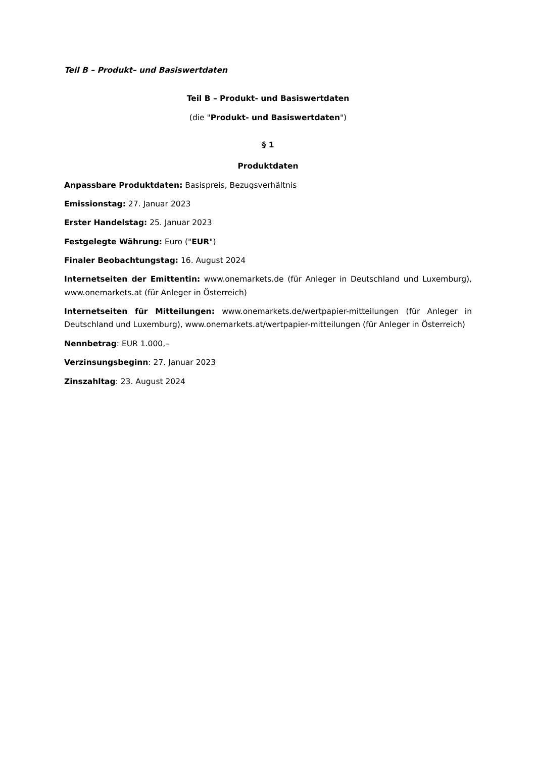Teil B – Produkt– und Basiswertdaten
Teil B – Produkt- und Basiswertdaten
(die "Produkt- und Basiswertdaten")
§ 1
Produktdaten
Anpassbare Produktdaten: Basispreis, Bezugsverhältnis
Emissionstag: 27. Januar 2023
Erster Handelstag: 25. Januar 2023
Festgelegte Währung: Euro ("EUR")
Finaler Beobachtungstag: 16. August 2024
Internetseiten der Emittentin: www.onemarkets.de (für Anleger in Deutschland und Luxemburg), www.onemarkets.at (für Anleger in Österreich)
Internetseiten für Mitteilungen: www.onemarkets.de/wertpapier-mitteilungen (für Anleger in Deutschland und Luxemburg), www.onemarkets.at/wertpapier-mitteilungen (für Anleger in Österreich)
Nennbetrag: EUR 1.000,–
Verzinsungsbeginn: 27. Januar 2023
Zinszahltag: 23. August 2024